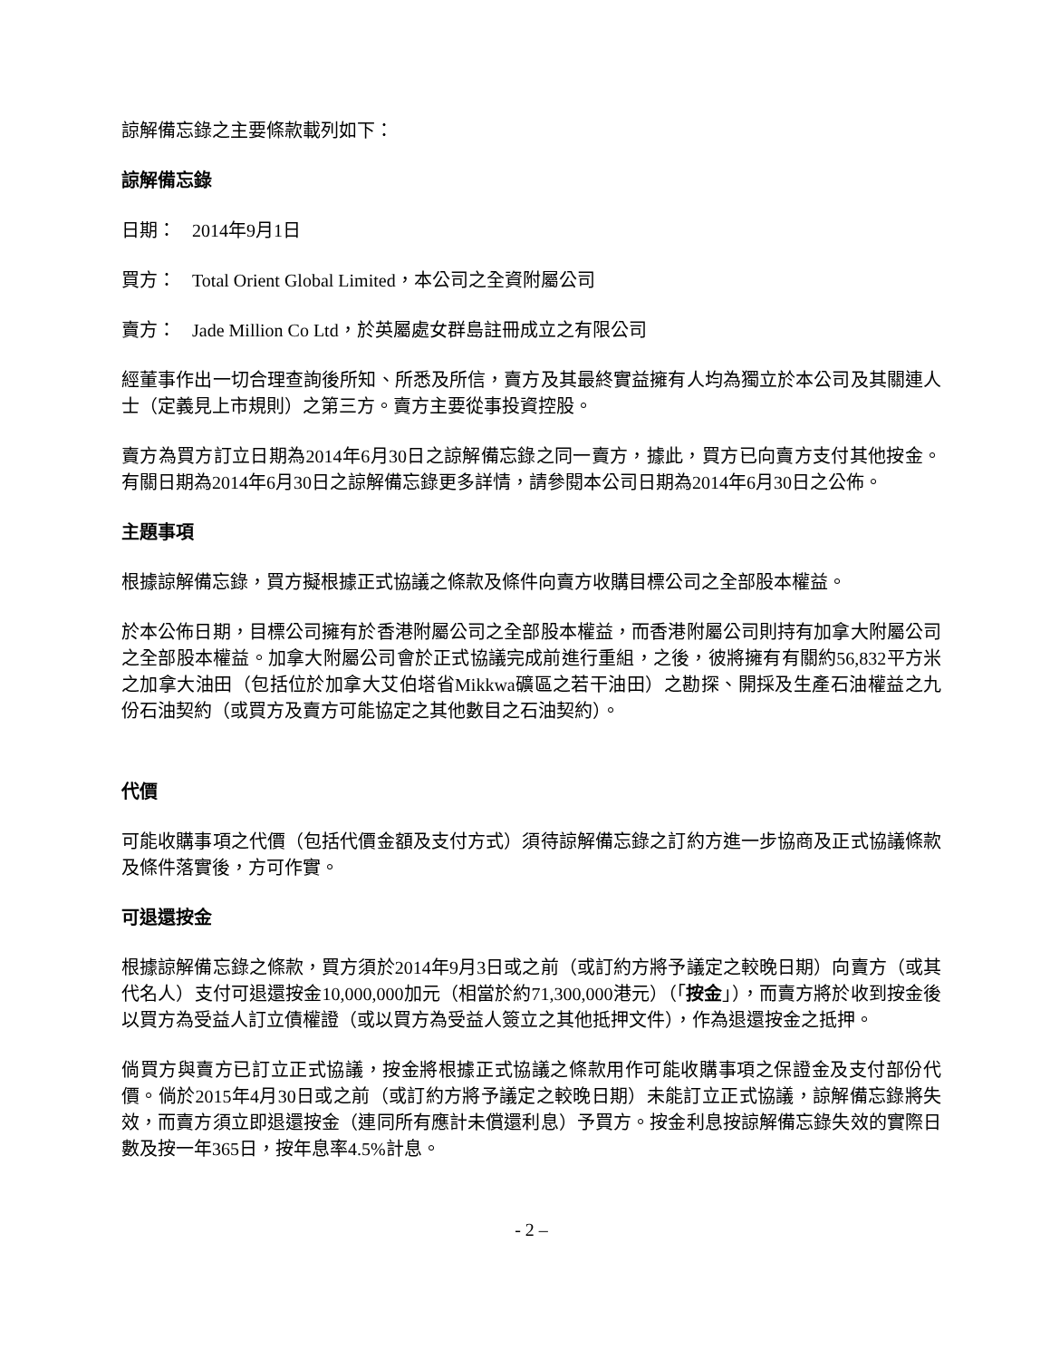諒解備忘錄之主要條款載列如下：
諒解備忘錄
日期： 2014年9月1日
買方： Total Orient Global Limited，本公司之全資附屬公司
賣方： Jade Million Co Ltd，於英屬處女群島註冊成立之有限公司
經董事作出一切合理查詢後所知、所悉及所信，賣方及其最終實益擁有人均為獨立於本公司及其關連人士（定義見上市規則）之第三方。賣方主要從事投資控股。
賣方為買方訂立日期為2014年6月30日之諒解備忘錄之同一賣方，據此，買方已向賣方支付其他按金。有關日期為2014年6月30日之諒解備忘錄更多詳情，請參閱本公司日期為2014年6月30日之公佈。
主題事項
根據諒解備忘錄，買方擬根據正式協議之條款及條件向賣方收購目標公司之全部股本權益。
於本公佈日期，目標公司擁有於香港附屬公司之全部股本權益，而香港附屬公司則持有加拿大附屬公司之全部股本權益。加拿大附屬公司會於正式協議完成前進行重組，之後，彼將擁有有關約56,832平方米之加拿大油田（包括位於加拿大艾伯塔省Mikkwa礦區之若干油田）之勘探、開採及生產石油權益之九份石油契約（或買方及賣方可能協定之其他數目之石油契約）。
代價
可能收購事項之代價（包括代價金額及支付方式）須待諒解備忘錄之訂約方進一步協商及正式協議條款及條件落實後，方可作實。
可退還按金
根據諒解備忘錄之條款，買方須於2014年9月3日或之前（或訂約方將予議定之較晚日期）向賣方（或其代名人）支付可退還按金10,000,000加元（相當於約71,300,000港元）（「按金」），而賣方將於收到按金後以買方為受益人訂立債權證（或以買方為受益人簽立之其他抵押文件），作為退還按金之抵押。
倘買方與賣方已訂立正式協議，按金將根據正式協議之條款用作可能收購事項之保證金及支付部份代價。倘於2015年4月30日或之前（或訂約方將予議定之較晚日期）未能訂立正式協議，諒解備忘錄將失效，而賣方須立即退還按金（連同所有應計未償還利息）予買方。按金利息按諒解備忘錄失效的實際日數及按一年365日，按年息率4.5%計息。
- 2 –